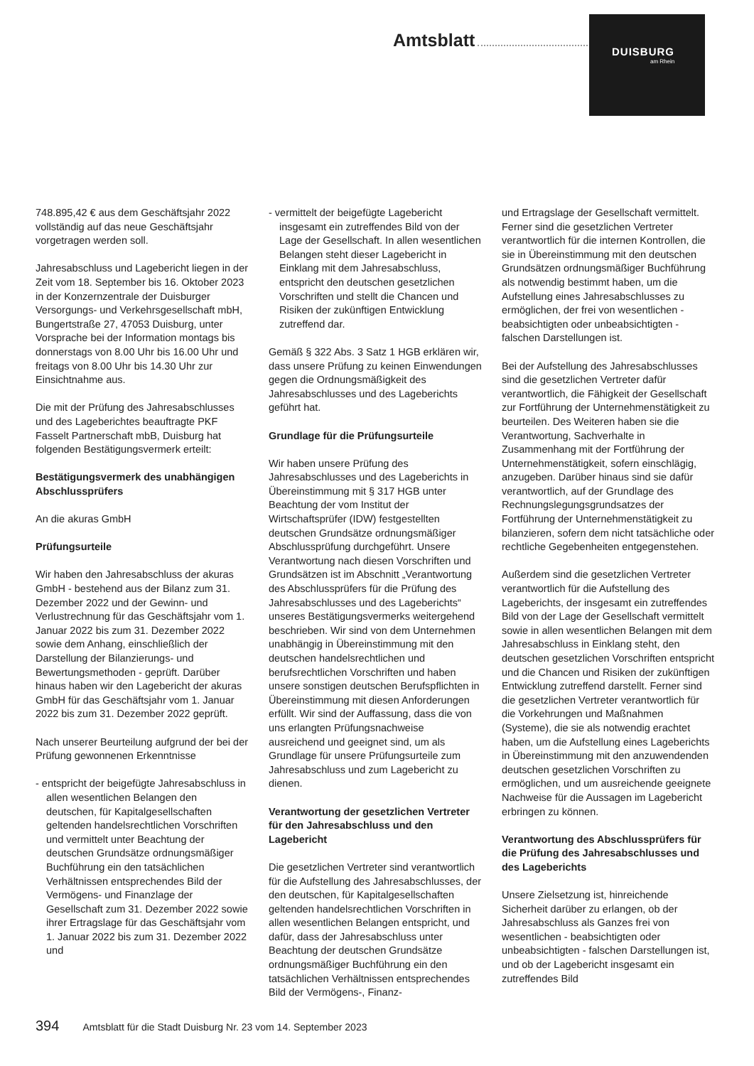Amtsblatt
DUISBURG
am Rhein
748.895,42 € aus dem Geschäftsjahr 2022 vollständig auf das neue Geschäftsjahr vorgetragen werden soll.
Jahresabschluss und Lagebericht liegen in der Zeit vom 18. September bis 16. Oktober 2023 in der Konzernzentrale der Duisburger Versorgungs- und Verkehrsgesellschaft mbH, Bungertstraße 27, 47053 Duisburg, unter Vorsprache bei der Information montags bis donnerstags von 8.00 Uhr bis 16.00 Uhr und freitags von 8.00 Uhr bis 14.30 Uhr zur Einsichtnahme aus.
Die mit der Prüfung des Jahresabschlusses und des Lageberichtes beauftragte PKF Fasselt Partnerschaft mbB, Duisburg hat folgenden Bestätigungsvermerk erteilt:
Bestätigungsvermerk des unabhängigen Abschlussprüfers
An die akuras GmbH
Prüfungsurteile
Wir haben den Jahresabschluss der akuras GmbH - bestehend aus der Bilanz zum 31. Dezember 2022 und der Gewinn- und Verlustrechnung für das Geschäftsjahr vom 1. Januar 2022 bis zum 31. Dezember 2022 sowie dem Anhang, einschließlich der Darstellung der Bilanzierungs- und Bewertungsmethoden - geprüft. Darüber hinaus haben wir den Lagebericht der akuras GmbH für das Geschäftsjahr vom 1. Januar 2022 bis zum 31. Dezember 2022 geprüft.
Nach unserer Beurteilung aufgrund der bei der Prüfung gewonnenen Erkenntnisse
- entspricht der beigefügte Jahresabschluss in allen wesentlichen Belangen den deutschen, für Kapitalgesellschaften geltenden handelsrechtlichen Vorschriften und vermittelt unter Beachtung der deutschen Grundsätze ordnungsmäßiger Buchführung ein den tatsächlichen Verhältnissen entsprechendes Bild der Vermögens- und Finanzlage der Gesellschaft zum 31. Dezember 2022 sowie ihrer Ertragslage für das Geschäftsjahr vom 1. Januar 2022 bis zum 31. Dezember 2022 und
- vermittelt der beigefügte Lagebericht insgesamt ein zutreffendes Bild von der Lage der Gesellschaft. In allen wesentlichen Belangen steht dieser Lagebericht in Einklang mit dem Jahresabschluss, entspricht den deutschen gesetzlichen Vorschriften und stellt die Chancen und Risiken der zukünftigen Entwicklung zutreffend dar.
Gemäß § 322 Abs. 3 Satz 1 HGB erklären wir, dass unsere Prüfung zu keinen Einwendungen gegen die Ordnungsmäßigkeit des Jahresabschlusses und des Lageberichts geführt hat.
Grundlage für die Prüfungsurteile
Wir haben unsere Prüfung des Jahresabschlusses und des Lageberichts in Übereinstimmung mit § 317 HGB unter Beachtung der vom Institut der Wirtschaftsprüfer (IDW) festgestellten deutschen Grundsätze ordnungsmäßiger Abschlussprüfung durchgeführt. Unsere Verantwortung nach diesen Vorschriften und Grundsätzen ist im Abschnitt „Verantwortung des Abschlussprüfers für die Prüfung des Jahresabschlusses und des Lageberichts“ unseres Bestätigungsvermerks weitergehend beschrieben. Wir sind von dem Unternehmen unabhängig in Übereinstimmung mit den deutschen handelsrechtlichen und berufsrechtlichen Vorschriften und haben unsere sonstigen deutschen Berufspflichten in Übereinstimmung mit diesen Anforderungen erfüllt. Wir sind der Auffassung, dass die von uns erlangten Prüfungsnachweise ausreichend und geeignet sind, um als Grundlage für unsere Prüfungsurteile zum Jahresabschluss und zum Lagebericht zu dienen.
Verantwortung der gesetzlichen Vertreter für den Jahresabschluss und den Lagebericht
Die gesetzlichen Vertreter sind verantwortlich für die Aufstellung des Jahresabschlusses, der den deutschen, für Kapitalgesellschaften geltenden handelsrechtlichen Vorschriften in allen wesentlichen Belangen entspricht, und dafür, dass der Jahresabschluss unter Beachtung der deutschen Grundsätze ordnungsmäßiger Buchführung ein den tatsächlichen Verhältnissen entsprechendes Bild der Vermögens-, Finanz-
und Ertragslage der Gesellschaft vermittelt. Ferner sind die gesetzlichen Vertreter verantwortlich für die internen Kontrollen, die sie in Übereinstimmung mit den deutschen Grundsätzen ordnungsmäßiger Buchführung als notwendig bestimmt haben, um die Aufstellung eines Jahresabschlusses zu ermöglichen, der frei von wesentlichen - beabsichtigten oder unbeabsichtigten - falschen Darstellungen ist.
Bei der Aufstellung des Jahresabschlusses sind die gesetzlichen Vertreter dafür verantwortlich, die Fähigkeit der Gesellschaft zur Fortführung der Unternehmenstätigkeit zu beurteilen. Des Weiteren haben sie die Verantwortung, Sachverhalte in Zusammenhang mit der Fortführung der Unternehmenstätigkeit, sofern einschlägig, anzugeben. Darüber hinaus sind sie dafür verantwortlich, auf der Grundlage des Rechnungslegungsgrundsatzes der Fortführung der Unternehmenstätigkeit zu bilanzieren, sofern dem nicht tatsächliche oder rechtliche Gegebenheiten entgegenstehen.
Außerdem sind die gesetzlichen Vertreter verantwortlich für die Aufstellung des Lageberichts, der insgesamt ein zutreffendes Bild von der Lage der Gesellschaft vermittelt sowie in allen wesentlichen Belangen mit dem Jahresabschluss in Einklang steht, den deutschen gesetzlichen Vorschriften entspricht und die Chancen und Risiken der zukünftigen Entwicklung zutreffend darstellt. Ferner sind die gesetzlichen Vertreter verantwortlich für die Vorkehrungen und Maßnahmen (Systeme), die sie als notwendig erachtet haben, um die Aufstellung eines Lageberichts in Übereinstimmung mit den anzuwendenden deutschen gesetzlichen Vorschriften zu ermöglichen, und um ausreichende geeignete Nachweise für die Aussagen im Lagebericht erbringen zu können.
Verantwortung des Abschlussprüfers für die Prüfung des Jahresabschlusses und des Lageberichts
Unsere Zielsetzung ist, hinreichende Sicherheit darüber zu erlangen, ob der Jahresabschluss als Ganzes frei von wesentlichen - beabsichtigten oder unbeabsichtigten - falschen Darstellungen ist, und ob der Lagebericht insgesamt ein zutreffendes Bild
394 Amtsblatt für die Stadt Duisburg Nr. 23 vom 14. September 2023